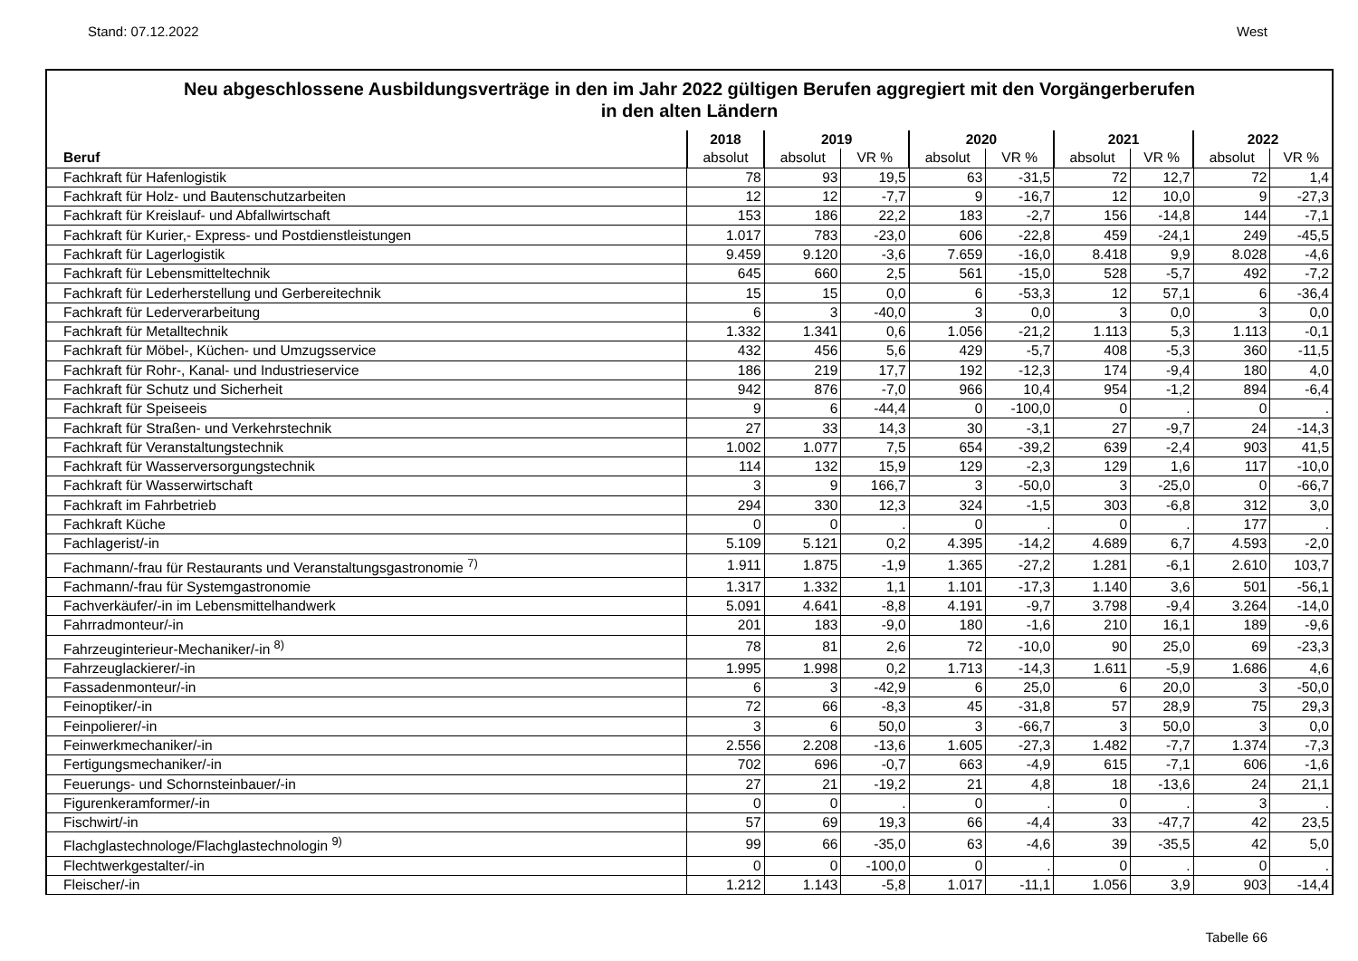Stand: 07.12.2022 West
Neu abgeschlossene Ausbildungsverträge in den im Jahr 2022 gültigen Berufen aggregiert mit den Vorgängerberufen
in den alten Ländern
| | 2018 | 2019 | | 2020 | | 2021 | | 2022 | |
| --- | --- | --- | --- | --- | --- | --- | --- | --- | --- |
| Beruf | absolut | absolut | VR % | absolut | VR % | absolut | VR % | absolut | VR % |
| Fachkraft für Hafenlogistik | 78 | 93 | 19,5 | 63 | -31,5 | 72 | 12,7 | 72 | 1,4 |
| Fachkraft für Holz- und Bautenschutzarbeiten | 12 | 12 | -7,7 | 9 | -16,7 | 12 | 10,0 | 9 | -27,3 |
| Fachkraft für Kreislauf- und Abfallwirtschaft | 153 | 186 | 22,2 | 183 | -2,7 | 156 | -14,8 | 144 | -7,1 |
| Fachkraft für Kurier,- Express- und Postdienstleistungen | 1.017 | 783 | -23,0 | 606 | -22,8 | 459 | -24,1 | 249 | -45,5 |
| Fachkraft für Lagerlogistik | 9.459 | 9.120 | -3,6 | 7.659 | -16,0 | 8.418 | 9,9 | 8.028 | -4,6 |
| Fachkraft für Lebensmitteltechnik | 645 | 660 | 2,5 | 561 | -15,0 | 528 | -5,7 | 492 | -7,2 |
| Fachkraft für Lederherstellung und Gerbereitechnik | 15 | 15 | 0,0 | 6 | -53,3 | 12 | 57,1 | 6 | -36,4 |
| Fachkraft für Lederverarbeitung | 6 | 3 | -40,0 | 3 | 0,0 | 3 | 0,0 | 3 | 0,0 |
| Fachkraft für Metalltechnik | 1.332 | 1.341 | 0,6 | 1.056 | -21,2 | 1.113 | 5,3 | 1.113 | -0,1 |
| Fachkraft für Möbel-, Küchen- und Umzugsservice | 432 | 456 | 5,6 | 429 | -5,7 | 408 | -5,3 | 360 | -11,5 |
| Fachkraft für Rohr-, Kanal- und Industrieservice | 186 | 219 | 17,7 | 192 | -12,3 | 174 | -9,4 | 180 | 4,0 |
| Fachkraft für Schutz und Sicherheit | 942 | 876 | -7,0 | 966 | 10,4 | 954 | -1,2 | 894 | -6,4 |
| Fachkraft für Speiseeis | 9 | 6 | -44,4 | 0 | -100,0 | 0 | . | 0 | . |
| Fachkraft für Straßen- und Verkehrstechnik | 27 | 33 | 14,3 | 30 | -3,1 | 27 | -9,7 | 24 | -14,3 |
| Fachkraft für Veranstaltungstechnik | 1.002 | 1.077 | 7,5 | 654 | -39,2 | 639 | -2,4 | 903 | 41,5 |
| Fachkraft für Wasserversorgungstechnik | 114 | 132 | 15,9 | 129 | -2,3 | 129 | 1,6 | 117 | -10,0 |
| Fachkraft für Wasserwirtschaft | 3 | 9 | 166,7 | 3 | -50,0 | 3 | -25,0 | 0 | -66,7 |
| Fachkraft im Fahrbetrieb | 294 | 330 | 12,3 | 324 | -1,5 | 303 | -6,8 | 312 | 3,0 |
| Fachkraft Küche | 0 | 0 | . | 0 | . | 0 | . | 177 | . |
| Fachlagerist/-in | 5.109 | 5.121 | 0,2 | 4.395 | -14,2 | 4.689 | 6,7 | 4.593 | -2,0 |
| Fachmann/-frau für Restaurants und Veranstaltungsgastronomie <sup>7)</sup> | 1.911 | 1.875 | -1,9 | 1.365 | -27,2 | 1.281 | -6,1 | 2.610 | 103,7 |
| Fachmann/-frau für Systemgastronomie | 1.317 | 1.332 | 1,1 | 1.101 | -17,3 | 1.140 | 3,6 | 501 | -56,1 |
| Fachverkäufer/-in im Lebensmittelhandwerk | 5.091 | 4.641 | -8,8 | 4.191 | -9,7 | 3.798 | -9,4 | 3.264 | -14,0 |
| Fahrradmonteur/-in | 201 | 183 | -9,0 | 180 | -1,6 | 210 | 16,1 | 189 | -9,6 |
| Fahrzeuginterieur-Mechaniker/-in <sup>8)</sup> | 78 | 81 | 2,6 | 72 | -10,0 | 90 | 25,0 | 69 | -23,3 |
| Fahrzeuglackierer/-in | 1.995 | 1.998 | 0,2 | 1.713 | -14,3 | 1.611 | -5,9 | 1.686 | 4,6 |
| Fassadenmonteur/-in | 6 | 3 | -42,9 | 6 | 25,0 | 6 | 20,0 | 3 | -50,0 |
| Feinoptiker/-in | 72 | 66 | -8,3 | 45 | -31,8 | 57 | 28,9 | 75 | 29,3 |
| Feinpolierer/-in | 3 | 6 | 50,0 | 3 | -66,7 | 3 | 50,0 | 3 | 0,0 |
| Feinwerkmechaniker/-in | 2.556 | 2.208 | -13,6 | 1.605 | -27,3 | 1.482 | -7,7 | 1.374 | -7,3 |
| Fertigungsmechaniker/-in | 702 | 696 | -0,7 | 663 | -4,9 | 615 | -7,1 | 606 | -1,6 |
| Feuerungs- und Schornsteinbauer/-in | 27 | 21 | -19,2 | 21 | 4,8 | 18 | -13,6 | 24 | 21,1 |
| Figurenkeramformer/-in | 0 | 0 | . | 0 | . | 0 | . | 3 | . |
| Fischwirt/-in | 57 | 69 | 19,3 | 66 | -4,4 | 33 | -47,7 | 42 | 23,5 |
| Flachglastechnologe/Flachglastechnologin <sup>9)</sup> | 99 | 66 | -35,0 | 63 | -4,6 | 39 | -35,5 | 42 | 5,0 |
| Flechtwerkgestalter/-in | 0 | 0 | -100,0 | 0 | . | 0 | . | 0 | . |
| Fleischer/-in | 1.212 | 1.143 | -5,8 | 1.017 | -11,1 | 1.056 | 3,9 | 903 | -14,4 |
Tabelle 66